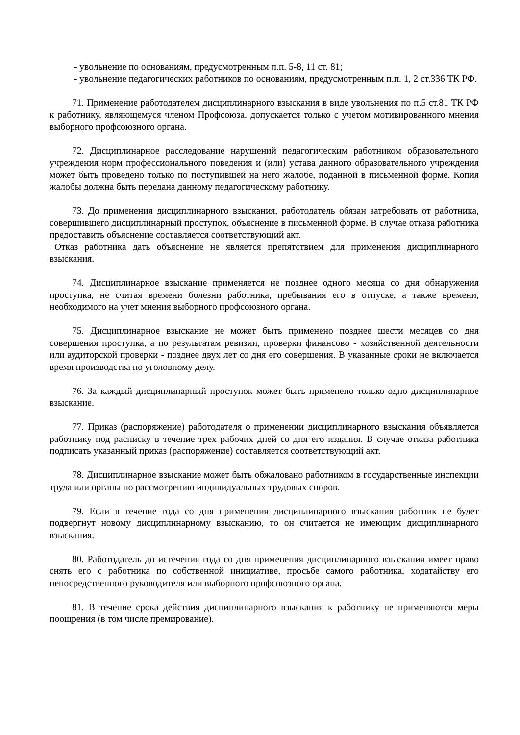- увольнение по основаниям, предусмотренным п.п. 5-8, 11 ст. 81;
- увольнение педагогических работников по основаниям, предусмотренным п.п. 1, 2 ст.336 ТК РФ.
71. Применение работодателем дисциплинарного взыскания в виде увольнения по п.5 ст.81 ТК РФ к работнику, являющемуся членом Профсоюза, допускается только с учетом мотивированного мнения выборного профсоюзного органа.
72. Дисциплинарное расследование нарушений педагогическим работником образовательного учреждения норм профессионального поведения и (или) устава данного образовательного учреждения может быть проведено только по поступившей на него жалобе, поданной в письменной форме. Копия жалобы должна быть передана данному педагогическому работнику.
73. До применения дисциплинарного взыскания, работодатель обязан затребовать от работника, совершившего дисциплинарный проступок, объяснение в письменной форме. В случае отказа работника предоставить объяснение составляется соответствующий акт.
Отказ работника дать объяснение не является препятствием для применения дисциплинарного взыскания.
74. Дисциплинарное взыскание применяется не позднее одного месяца со дня обнаружения проступка, не считая времени болезни работника, пребывания его в отпуске, а также времени, необходимого на учет мнения выборного профсоюзного органа.
75. Дисциплинарное взыскание не может быть применено позднее шести месяцев со дня совершения проступка, а по результатам ревизии, проверки финансово - хозяйственной деятельности или аудиторской проверки - позднее двух лет со дня его совершения. В указанные сроки не включается время производства по уголовному делу.
76. За каждый дисциплинарный проступок может быть применено только одно дисциплинарное взыскание.
77. Приказ (распоряжение) работодателя о применении дисциплинарного взыскания объявляется работнику под расписку в течение трех рабочих дней со дня его издания. В случае отказа работника подписать указанный приказ (распоряжение) составляется соответствующий акт.
78. Дисциплинарное взыскание может быть обжаловано работником в государственные инспекции труда или органы по рассмотрению индивидуальных трудовых споров.
79. Если в течение года со дня применения дисциплинарного взыскания работник не будет подвергнут новому дисциплинарному взысканию, то он считается не имеющим дисциплинарного взыскания.
80. Работодатель до истечения года со дня применения дисциплинарного взыскания имеет право снять его с работника по собственной инициативе, просьбе самого работника, ходатайству его непосредственного руководителя или выборного профсоюзного органа.
81. В течение срока действия дисциплинарного взыскания к работнику не применяются меры поощрения (в том числе премирование).